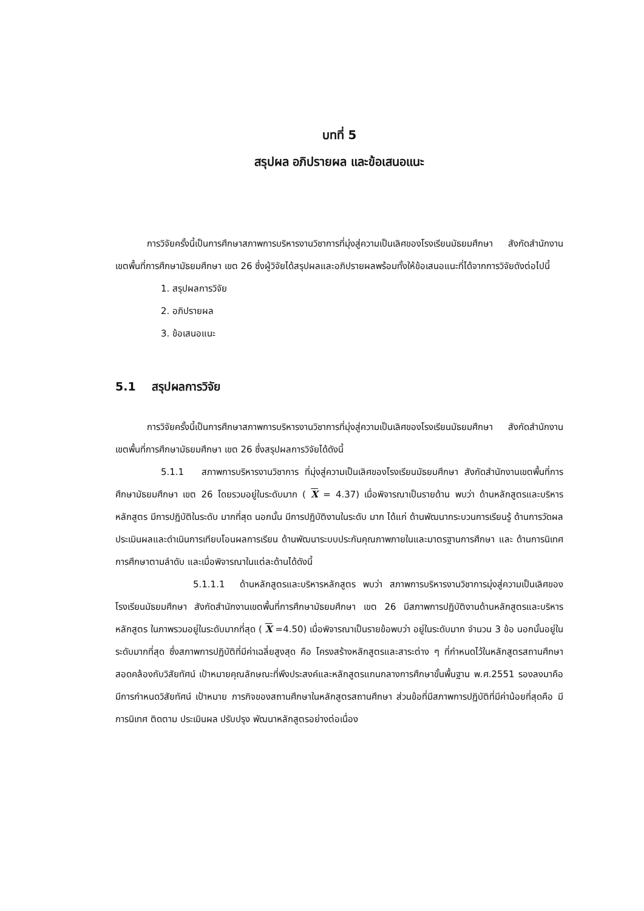บทที่ 5
สรุปผล อภิปรายผล และข้อเสนอแนะ
การวิจัยครั้งนี้เป็นการศึกษาสภาพการบริหารงานวิชาการที่มุ่งสู่ความเป็นเลิศของโรงเรียนมัธยมศึกษา สังกัดสำนักงานเขตพื้นที่การศึกษามัธยมศึกษา เขต 26 ซึ่งผู้วิจัยได้สรุปผลและอภิปรายผลพร้อมทั้งให้ข้อเสนอแนะที่ได้จากการวิจัยดังต่อไปนี้
1. สรุปผลการวิจัย
2. อภิปรายผล
3. ข้อเสนอแนะ
5.1 สรุปผลการวิจัย
การวิจัยครั้งนี้เป็นการศึกษาสภาพการบริหารงานวิชาการที่มุ่งสู่ความเป็นเลิศของโรงเรียนมัธยมศึกษา สังกัดสำนักงานเขตพื้นที่การศึกษามัธยมศึกษา เขต 26 ซึ่งสรุปผลการวิจัยได้ดังนี้
5.1.1 สภาพการบริหารงานวิชาการ ที่มุ่งสู่ความเป็นเลิศของโรงเรียนมัธยมศึกษา สังกัดสำนักงานเขตพื้นที่การศึกษามัธยมศึกษา เขต 26 โดยรวมอยู่ในระดับมาก ( X = 4.37) เมื่อพิจารณาเป็นรายด้าน พบว่า ด้านหลักสูตรและบริหารหลักสูตร มีการปฏิบัติในระดับ มากที่สุด นอกนั้น มีการปฏิบัติงานในระดับ มาก ได้แก่ ด้านพัฒนากระบวนการเรียนรู้ ด้านการวัดผล ประเมินผลและดำเนินการเทียบโอนผลการเรียน ด้านพัฒนาระบบประกันคุณภาพภายในและมาตรฐานการศึกษา และ ด้านการนิเทศการศึกษาตามลำดับ และเมื่อพิจารณาในแต่ละด้านได้ดังนี้
5.1.1.1 ด้านหลักสูตรและบริหารหลักสูตร พบว่า สภาพการบริหารงานวิชาการมุ่งสู่ความเป็นเลิศของโรงเรียนมัธยมศึกษา สังกัดสำนักงานเขตพื้นที่การศึกษามัธยมศึกษา เขต 26 มีสภาพการปฏิบัติงานด้านหลักสูตรและบริหารหลักสูตร ในภาพรวมอยู่ในระดับมากที่สุด ( X =4.50) เมื่อพิจารณาเป็นรายข้อพบว่า อยู่ในระดับมาก จำนวน 3 ข้อ นอกนั้นอยู่ในระดับมากที่สุด ซึ่งสภาพการปฏิบัติที่มีค่าเฉลี่ยสูงสุด คือ โครงสร้างหลักสูตรและสาระต่าง ๆ ที่กำหนดไว้ในหลักสูตรสถานศึกษาสอดคล้องกับวิสัยทัศน์ เป้าหมายคุณลักษณะที่พึงประสงค์และหลักสูตรแกนกลางการศึกษาขั้นพื้นฐาน พ.ศ.2551 รองลงมาคือ มีการกำหนดวิสัยทัศน์ เป้าหมาย ภารกิจของสถานศึกษาในหลักสูตรสถานศึกษา ส่วนข้อที่มีสภาพการปฏิบัติที่มีค่าน้อยที่สุดคือ มีการนิเทศ ติดตาม ประเมินผล ปรับปรุง พัฒนาหลักสูตรอย่างต่อเนื่อง